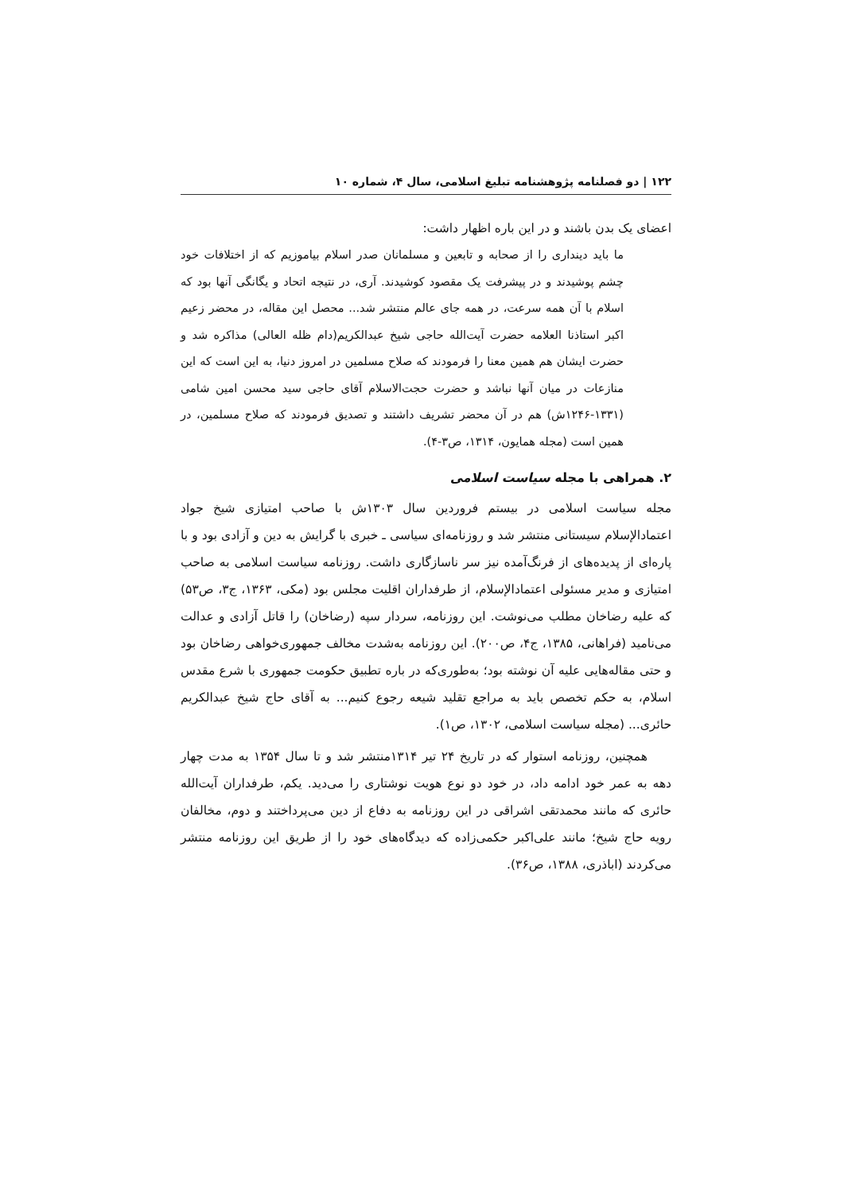۱۲۲ | دو فصلنامه پژوهشنامه تبلیغ اسلامی، سال ۴، شماره ۱۰
اعضای یک بدن باشند و در این باره اظهار داشت:
ما باید دینداری را از صحابه و تابعین و مسلمانان صدر اسلام بیاموزیم که از اختلافات خود چشم پوشیدند و در پیشرفت یک مقصود کوشیدند. آری، در نتیجه اتحاد و یگانگی آنها بود که اسلام با آن همه سرعت، در همه جای عالم منتشر شد... محصل این مقاله، در محضر زعیم اکبر استاذنا العلامه حضرت آیت‌الله حاجی شیخ عبدالکریم(دام ظله العالی) مذاکره شد و حضرت ایشان هم همین معنا را فرمودند که صلاح مسلمین در امروز دنیا، به این است که این منازعات در میان آنها نباشد و حضرت حجت‌الاسلام آقای حاجی سید محسن امین شامی (۱۳۳۱-۱۲۴۶ش) هم در آن محضر تشریف داشتند و تصدیق فرمودند که صلاح مسلمین، در همین است (مجله همایون، ۱۳۱۴، ص۳-۴).
۲. همراهی با مجله سیاست اسلامی
مجله سیاست اسلامی در بیستم فروردین سال ۱۳۰۳ش با صاحب امتیازی شیخ جواد اعتمادالإسلام سیستانی منتشر شد و روزنامه‌ای سیاسی ـ خبری با گرایش به دین و آزادی بود و با پاره‌ای از پدیده‌های از فرنگ‌آمده نیز سر ناسازگاری داشت. روزنامه سیاست اسلامی به صاحب امتیازی و مدیر مسئولی اعتمادالإسلام، از طرفداران اقلیت مجلس بود (مکی، ۱۳۶۳، ج۳، ص۵۳) که علیه رضاخان مطلب می‌نوشت. این روزنامه، سردار سپه (رضاخان) را قاتل آزادی و عدالت می‌نامید (فراهانی، ۱۳۸۵، ج۴، ص۲۰۰). این روزنامه به‌شدت مخالف جمهوری‌خواهی رضاخان بود و حتی مقاله‌هایی علیه آن نوشته بود؛ به‌طوری‌که در باره تطبیق حکومت جمهوری با شرع مقدس اسلام، به حکم تخصص باید به مراجع تقلید شیعه رجوع کنیم... به آقای حاج شیخ عبدالکریم حائری... (مجله سیاست اسلامی، ۱۳۰۲، ص۱).
همچنین، روزنامه استوار که در تاریخ ۲۴ تیر ۱۳۱۴منتشر شد و تا سال ۱۳۵۴ به مدت چهار دهه به عمر خود ادامه داد، در خود دو نوع هویت نوشتاری را می‌دید. یکم، طرفداران آیت‌الله حائری که مانند محمدتقی اشراقی در این روزنامه به دفاع از دین می‌پرداختند و دوم، مخالفان رویه حاج شیخ؛ مانند علی‌اکبر حکمی‌زاده که دیدگاه‌های خود را از طریق این روزنامه منتشر می‌کردند (اباذری، ۱۳۸۸، ص۳۶).